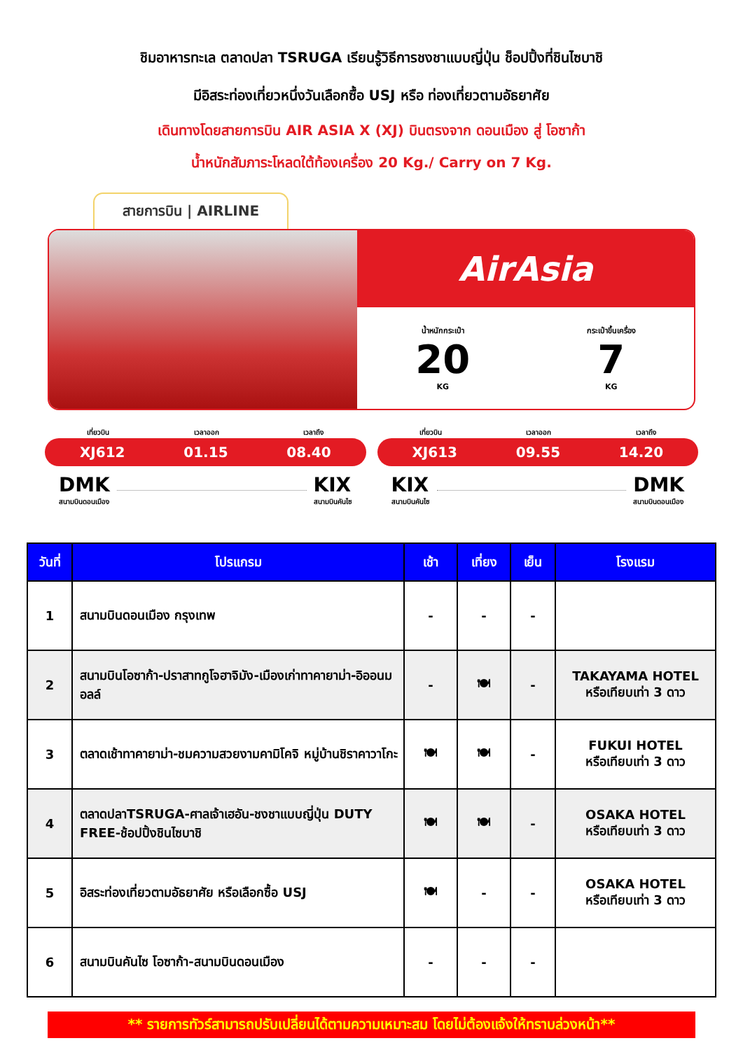ชิมอาหารทะเล ตลาดปลา TSRUGA เรียนรู้วิธีการชงชาแบบญี่ปุ่น ช็อปปิ้งที่ชินไซบาชิ
มีอิสระท่องเที่ยวหนึ่งวันเลือกซื้อ USJ หรือ ท่องเที่ยวตามอัธยาศัย
เดินทางโดยสายการบิน AIR ASIA X (XJ) บินตรงจาก ดอนเมือง สู่ โอซาก้า
น้ำหนักสัมภาระโหลดใต้ท้องเครื่อง 20 Kg./ Carry on 7 Kg.
สายการบิน | AIRLINE
AirAsia
น้ำหนักกระเป๋า
20
KG
กระเป๋าขึ้นเครื่อง
7
KG
เที่ยวบิน เวลาออก เวลาถึง
XJ612 01.15 08.40
DMK
สนามบินดอนเมือง
KIX
สนามบินคันไซ
เที่ยวบิน เวลาออก เวลาถึง
XJ613 09.55 14.20
KIX
สนามบินคันไซ
DMK
สนามบินดอนเมือง
| วันที่ | โปรแกรม | เช้า | เที่ยง | เย็น | โรงแรม |
| --- | --- | --- | --- | --- | --- |
| 1 | สนามบินดอนเมือง กรุงเทพ | - | - | - | |
| 2 | สนามบินโอซาก้า-ปราสาทกูโจฮาจิมัง-เมืองเก่าทาคายาม่า-อิออนมอลล์ | - | 🍽 | - | TAKAYAMA HOTEL หรือเทียบเท่า 3 ดาว |
| 3 | ตลาดเช้าทาคายาม่า-ชมความสวยงามคามิโคจิ หมู่บ้านชิราคาวาโกะ | 🍽 | 🍽 | - | FUKUI HOTEL หรือเทียบเท่า 3 ดาว |
| 4 | ตลาดปลาTSRUGA-ศาลเจ้าเฮอัน-ชงชาแบบญี่ปุ่น DUTY FREE-ช้อปปิ้งชินไซบาชิ | 🍽 | 🍽 | - | OSAKA HOTEL หรือเทียบเท่า 3 ดาว |
| 5 | อิสระท่องเที่ยวตามอัธยาศัย หรือเลือกซื้อ USJ | 🍽 | - | - | OSAKA HOTEL หรือเทียบเท่า 3 ดาว |
| 6 | สนามบินคันไซ โอซาก้า-สนามบินดอนเมือง | - | - | - | |
** รายการทัวร์สามารถปรับเปลี่ยนได้ตามความเหมาะสม โดยไม่ต้องแจ้งให้ทราบล่วงหน้า**